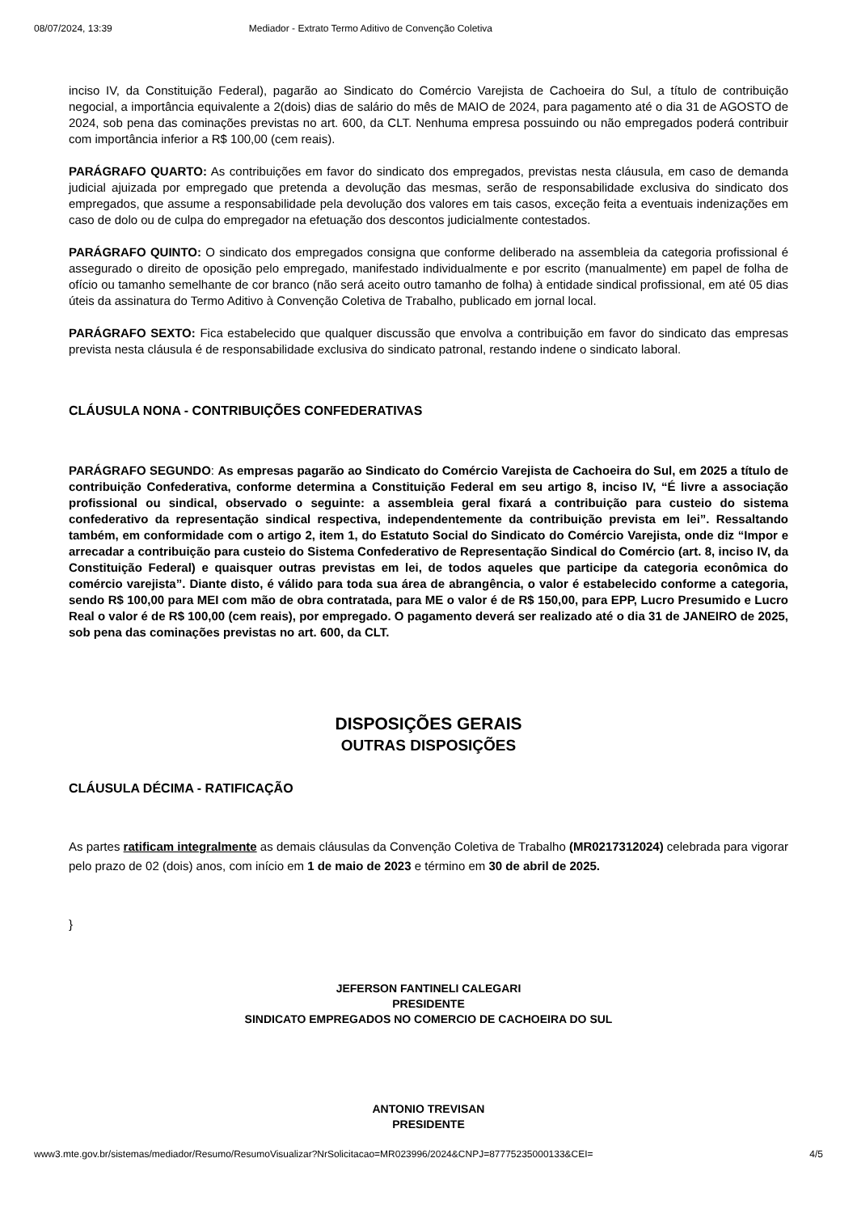08/07/2024, 13:39 Mediador - Extrato Termo Aditivo de Convenção Coletiva
inciso IV, da Constituição Federal), pagarão ao Sindicato do Comércio Varejista de Cachoeira do Sul, a título de contribuição negocial, a importância equivalente a 2(dois) dias de salário do mês de MAIO de 2024, para pagamento até o dia 31 de AGOSTO de 2024, sob pena das cominações previstas no art. 600, da CLT. Nenhuma empresa possuindo ou não empregados poderá contribuir com importância inferior a R$ 100,00 (cem reais).
PARÁGRAFO QUARTO: As contribuições em favor do sindicato dos empregados, previstas nesta cláusula, em caso de demanda judicial ajuizada por empregado que pretenda a devolução das mesmas, serão de responsabilidade exclusiva do sindicato dos empregados, que assume a responsabilidade pela devolução dos valores em tais casos, exceção feita a eventuais indenizações em caso de dolo ou de culpa do empregador na efetuação dos descontos judicialmente contestados.
PARÁGRAFO QUINTO: O sindicato dos empregados consigna que conforme deliberado na assembleia da categoria profissional é assegurado o direito de oposição pelo empregado, manifestado individualmente e por escrito (manualmente) em papel de folha de ofício ou tamanho semelhante de cor branco (não será aceito outro tamanho de folha) à entidade sindical profissional, em até 05 dias úteis da assinatura do Termo Aditivo à Convenção Coletiva de Trabalho, publicado em jornal local.
PARÁGRAFO SEXTO: Fica estabelecido que qualquer discussão que envolva a contribuição em favor do sindicato das empresas prevista nesta cláusula é de responsabilidade exclusiva do sindicato patronal, restando indene o sindicato laboral.
CLÁUSULA NONA - CONTRIBUIÇÕES CONFEDERATIVAS
PARÁGRAFO SEGUNDO: As empresas pagarão ao Sindicato do Comércio Varejista de Cachoeira do Sul, em 2025 a título de contribuição Confederativa, conforme determina a Constituição Federal em seu artigo 8, inciso IV, “É livre a associação profissional ou sindical, observado o seguinte: a assembleia geral fixará a contribuição para custeio do sistema confederativo da representação sindical respectiva, independentemente da contribuição prevista em lei”. Ressaltando também, em conformidade com o artigo 2, item 1, do Estatuto Social do Sindicato do Comércio Varejista, onde diz “Impor e arrecadar a contribuição para custeio do Sistema Confederativo de Representação Sindical do Comércio (art. 8, inciso IV, da Constituição Federal) e quaisquer outras previstas em lei, de todos aqueles que participe da categoria econômica do comércio varejista”. Diante disto, é válido para toda sua área de abrangência, o valor é estabelecido conforme a categoria, sendo R$ 100,00 para MEI com mão de obra contratada, para ME o valor é de R$ 150,00, para EPP, Lucro Presumido e Lucro Real o valor é de R$ 100,00 (cem reais), por empregado. O pagamento deverá ser realizado até o dia 31 de JANEIRO de 2025, sob pena das cominações previstas no art. 600, da CLT.
DISPOSIÇÕES GERAIS
OUTRAS DISPOSIÇÕES
CLÁUSULA DÉCIMA - RATIFICAÇÃO
As partes ratificam integralmente as demais cláusulas da Convenção Coletiva de Trabalho (MR0217312024) celebrada para vigorar pelo prazo de 02 (dois) anos, com início em 1 de maio de 2023 e término em 30 de abril de 2025.
}
JEFERSON FANTINELI CALEGARI
PRESIDENTE
SINDICATO EMPREGADOS NO COMERCIO DE CACHOEIRA DO SUL
ANTONIO TREVISAN
PRESIDENTE
www3.mte.gov.br/sistemas/mediador/Resumo/ResumoVisualizar?NrSolicitacao=MR023996/2024&CNPJ=87775235000133&CEI= 4/5